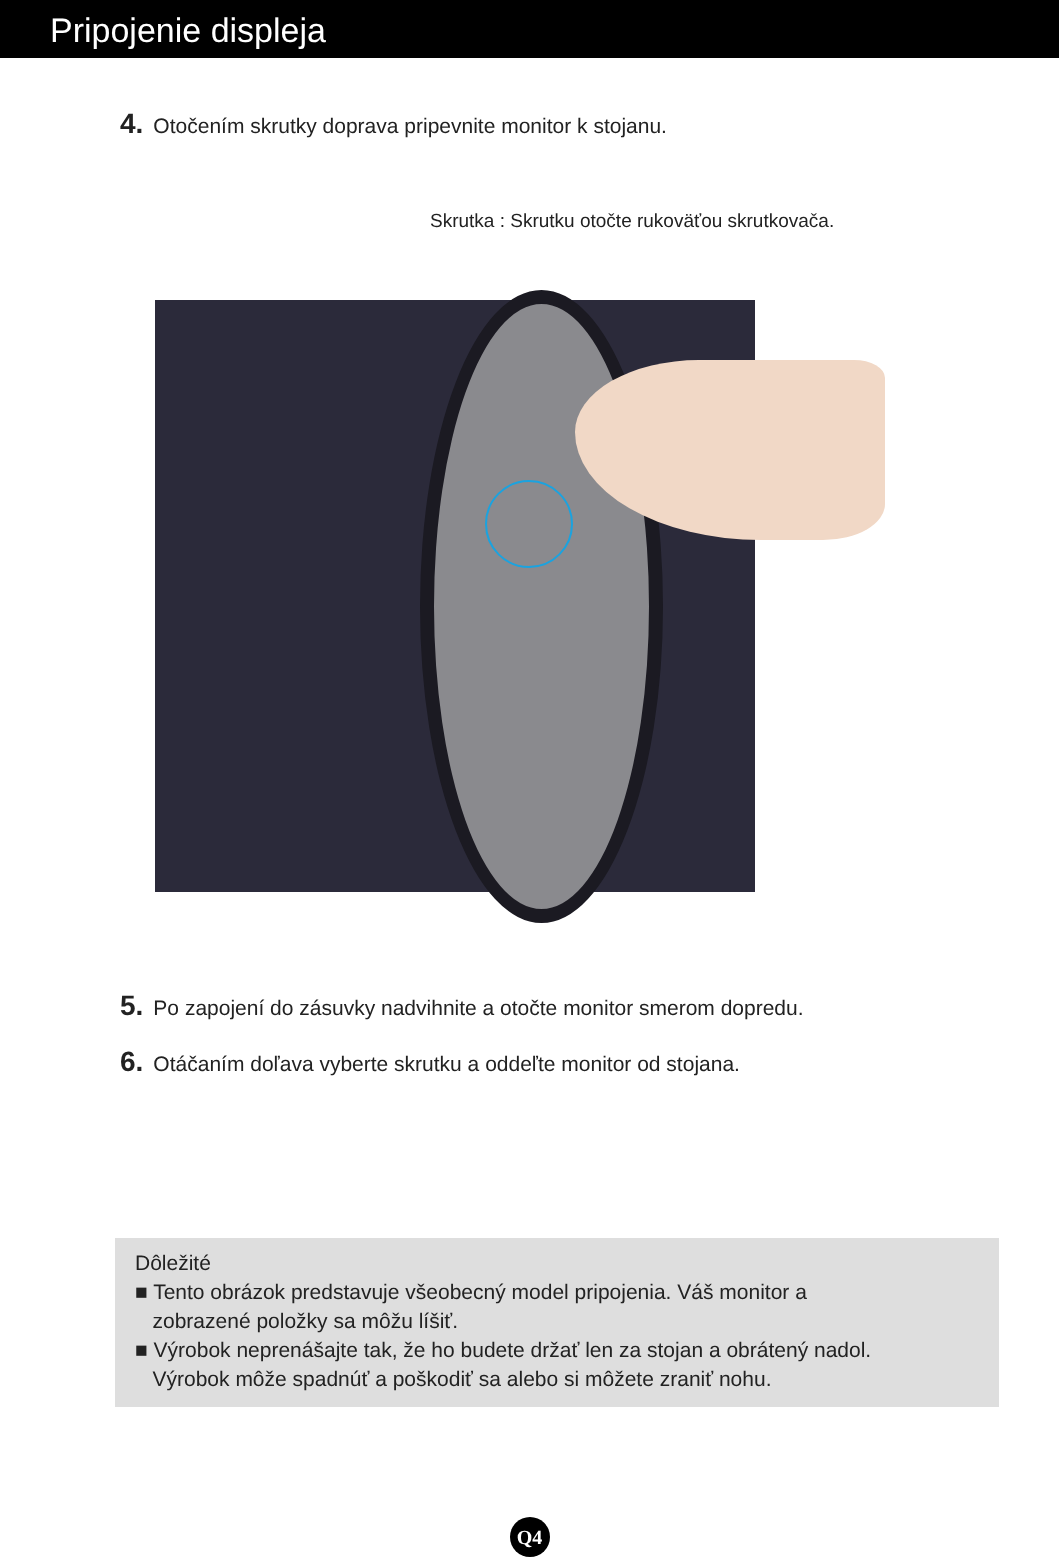Pripojenie displeja
4. Otočením skrutky doprava pripevnite monitor k stojanu.
Skrutka : Skrutku otočte rukoväťou skrutkovača.
5. Po zapojení do zásuvky nadvihnite a otočte monitor smerom dopredu.
6. Otáčaním doľava vyberte skrutku a oddeľte monitor od stojana.
Dôležité
■ Tento obrázok predstavuje všeobecný model pripojenia. Váš monitor a
zobrazené položky sa môžu líšiť.
■ Výrobok neprenášajte tak, že ho budete držať len za stojan a obrátený nadol.
Výrobok môže spadnúť a poškodiť sa alebo si môžete zraniť nohu.
Q4